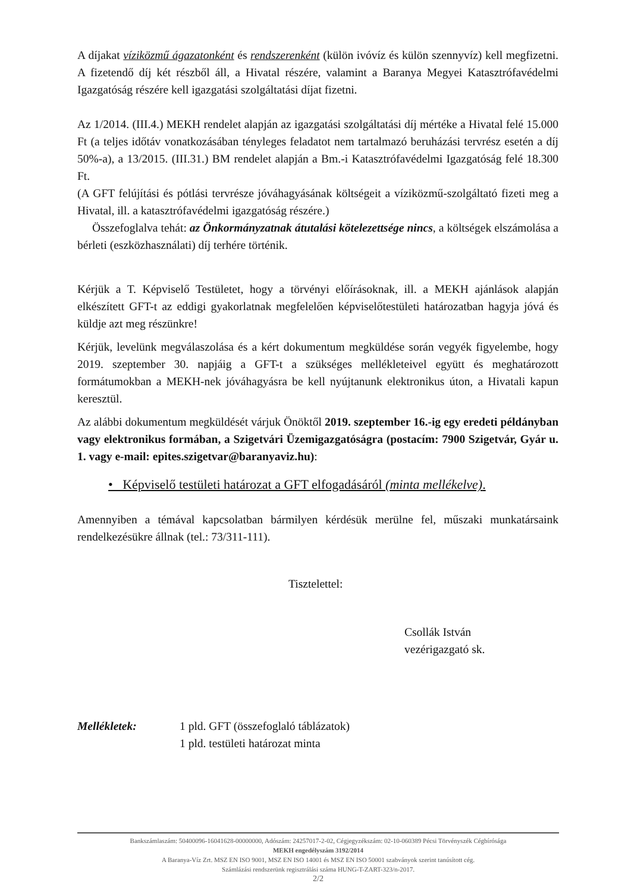A díjakat víziközmű ágazatonként és rendszerenként (külön ivóvíz és külön szennyvíz) kell megfizetni. A fizetendő díj két részből áll, a Hivatal részére, valamint a Baranya Megyei Katasztrófavédelmi Igazgatóság részére kell igazgatási szolgáltatási díjat fizetni.
Az 1/2014. (III.4.) MEKH rendelet alapján az igazgatási szolgáltatási díj mértéke a Hivatal felé 15.000 Ft (a teljes időtáv vonatkozásában tényleges feladatot nem tartalmazó beruházási tervrész esetén a díj 50%-a), a 13/2015. (III.31.) BM rendelet alapján a Bm.-i Katasztrófavédelmi Igazgatóság felé 18.300 Ft.
(A GFT felújítási és pótlási tervrésze jóváhagyásának költségeit a víziközmű-szolgáltató fizeti meg a Hivatal, ill. a katasztrófavédelmi igazgatóság részére.)
Összefoglalva tehát: az Önkormányzatnak átutalási kötelezettsége nincs, a költségek elszámolása a bérleti (eszközhasználati) díj terhére történik.
Kérjük a T. Képviselő Testületet, hogy a törvényi előírásoknak, ill. a MEKH ajánlások alapján elkészített GFT-t az eddigi gyakorlatnak megfelelően képviselőtestületi határozatban hagyja jóvá és küldje azt meg részünkre!
Kérjük, levelünk megválaszolása és a kért dokumentum megküldése során vegyék figyelembe, hogy 2019. szeptember 30. napjáig a GFT-t a szükséges mellékleteivel együtt és meghatározott formátumokban a MEKH-nek jóváhagyásra be kell nyújtanunk elektronikus úton, a Hivatali kapun keresztül.
Az alábbi dokumentum megküldését várjuk Önöktől 2019. szeptember 16.-ig egy eredeti példányban vagy elektronikus formában, a Szigetvári Üzemigazgatóságra (postacím: 7900 Szigetvár, Gyár u. 1. vagy e-mail: epites.szigetvar@baranyaviz.hu):
• Képviselő testületi határozat a GFT elfogadásáról (minta mellékelve).
Amennyiben a témával kapcsolatban bármilyen kérdésük merülne fel, műszaki munkatársaink rendelkezésükre állnak (tel.: 73/311-111).
Tisztelettel:
Csollák István
vezérigazgató sk.
Mellékletek: 1 pld. GFT (összefoglaló táblázatok)
1 pld. testületi határozat minta
Bankszámlaszám: 50400096-16041628-00000000, Adószám: 24257017-2-02, Cégjegyzékszám: 02-10-060389 Pécsi Törvényszék Cégbírósága
MEKH engedélyszám 3192/2014
A Baranya-Víz Zrt. MSZ EN ISO 9001, MSZ EN ISO 14001 és MSZ EN ISO 50001 szabványok szerint tanúsított cég.
Számlázási rendszerünk regisztrálási száma HUNG-T-ZART-323/n-2017.
2/2